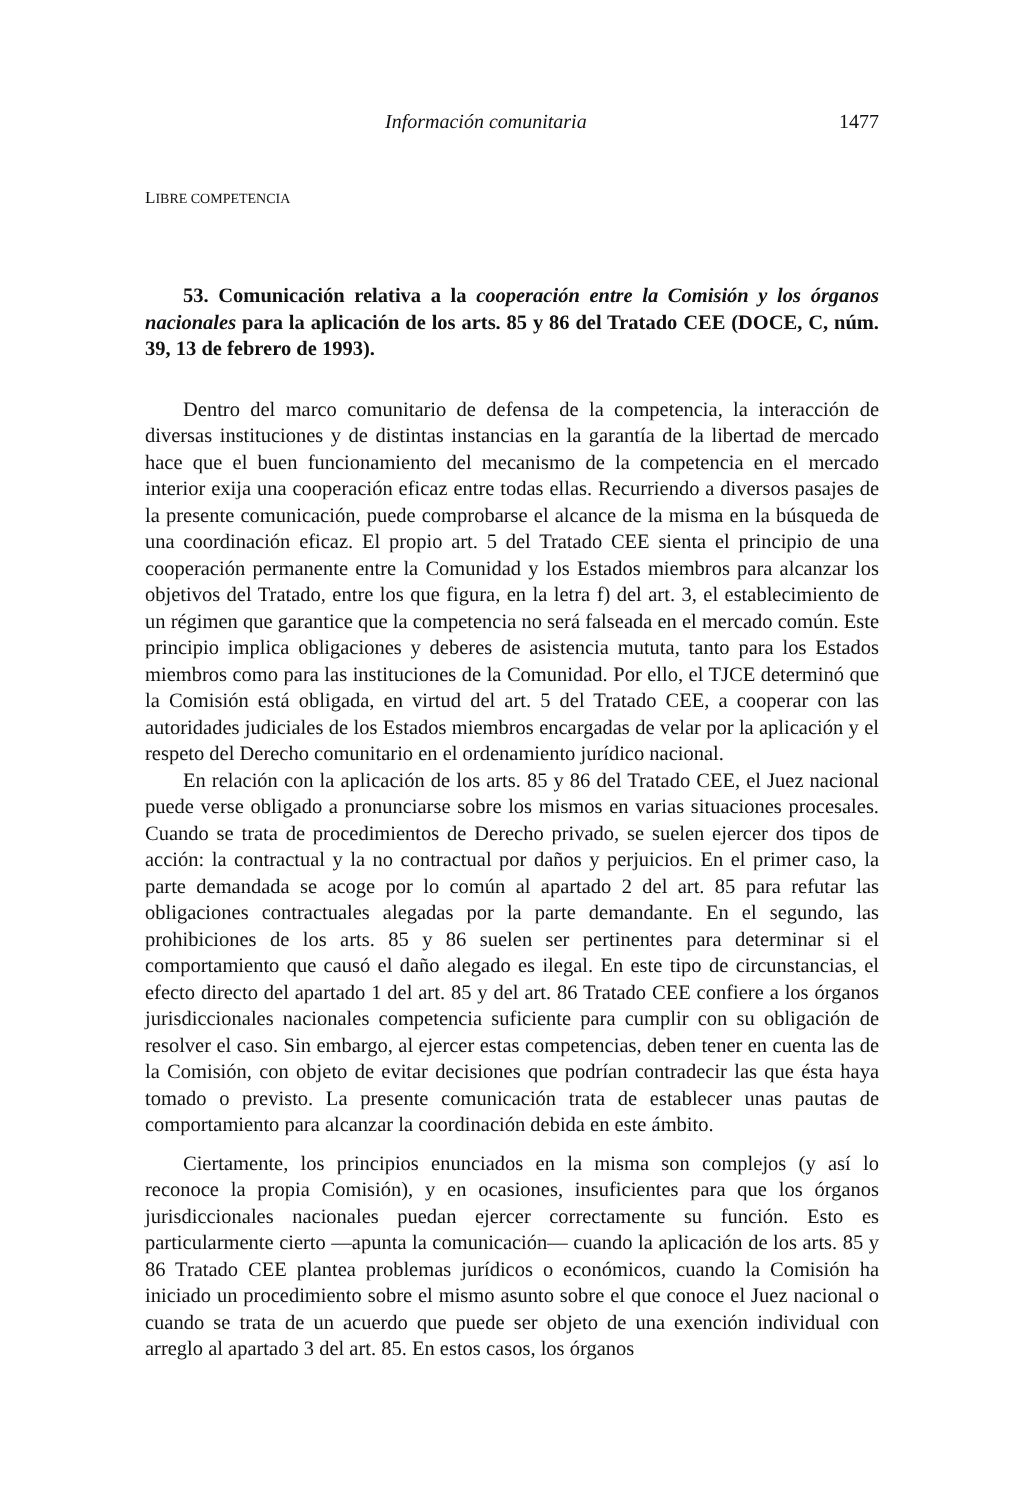Información comunitaria 1477
LIBRE COMPETENCIA
53. Comunicación relativa a la cooperación entre la Comisión y los órganos nacionales para la aplicación de los arts. 85 y 86 del Tratado CEE (DOCE, C, núm. 39, 13 de febrero de 1993).
Dentro del marco comunitario de defensa de la competencia, la interacción de diversas instituciones y de distintas instancias en la garantía de la libertad de mercado hace que el buen funcionamiento del mecanismo de la competencia en el mercado interior exija una cooperación eficaz entre todas ellas. Recurriendo a diversos pasajes de la presente comunicación, puede comprobarse el alcance de la misma en la búsqueda de una coordinación eficaz. El propio art. 5 del Tratado CEE sienta el principio de una cooperación permanente entre la Comunidad y los Estados miembros para alcanzar los objetivos del Tratado, entre los que figura, en la letra f) del art. 3, el establecimiento de un régimen que garantice que la competencia no será falseada en el mercado común. Este principio implica obligaciones y deberes de asistencia mututa, tanto para los Estados miembros como para las instituciones de la Comunidad. Por ello, el TJCE determinó que la Comisión está obligada, en virtud del art. 5 del Tratado CEE, a cooperar con las autoridades judiciales de los Estados miembros encargadas de velar por la aplicación y el respeto del Derecho comunitario en el ordenamiento jurídico nacional.
En relación con la aplicación de los arts. 85 y 86 del Tratado CEE, el Juez nacional puede verse obligado a pronunciarse sobre los mismos en varias situaciones procesales. Cuando se trata de procedimientos de Derecho privado, se suelen ejercer dos tipos de acción: la contractual y la no contractual por daños y perjuicios. En el primer caso, la parte demandada se acoge por lo común al apartado 2 del art. 85 para refutar las obligaciones contractuales alegadas por la parte demandante. En el segundo, las prohibiciones de los arts. 85 y 86 suelen ser pertinentes para determinar si el comportamiento que causó el daño alegado es ilegal. En este tipo de circunstancias, el efecto directo del apartado 1 del art. 85 y del art. 86 Tratado CEE confiere a los órganos jurisdiccionales nacionales competencia suficiente para cumplir con su obligación de resolver el caso. Sin embargo, al ejercer estas competencias, deben tener en cuenta las de la Comisión, con objeto de evitar decisiones que podrían contradecir las que ésta haya tomado o previsto. La presente comunicación trata de establecer unas pautas de comportamiento para alcanzar la coordinación debida en este ámbito.
Ciertamente, los principios enunciados en la misma son complejos (y así lo reconoce la propia Comisión), y en ocasiones, insuficientes para que los órganos jurisdiccionales nacionales puedan ejercer correctamente su función. Esto es particularmente cierto —apunta la comunicación— cuando la aplicación de los arts. 85 y 86 Tratado CEE plantea problemas jurídicos o económicos, cuando la Comisión ha iniciado un procedimiento sobre el mismo asunto sobre el que conoce el Juez nacional o cuando se trata de un acuerdo que puede ser objeto de una exención individual con arreglo al apartado 3 del art. 85. En estos casos, los órganos